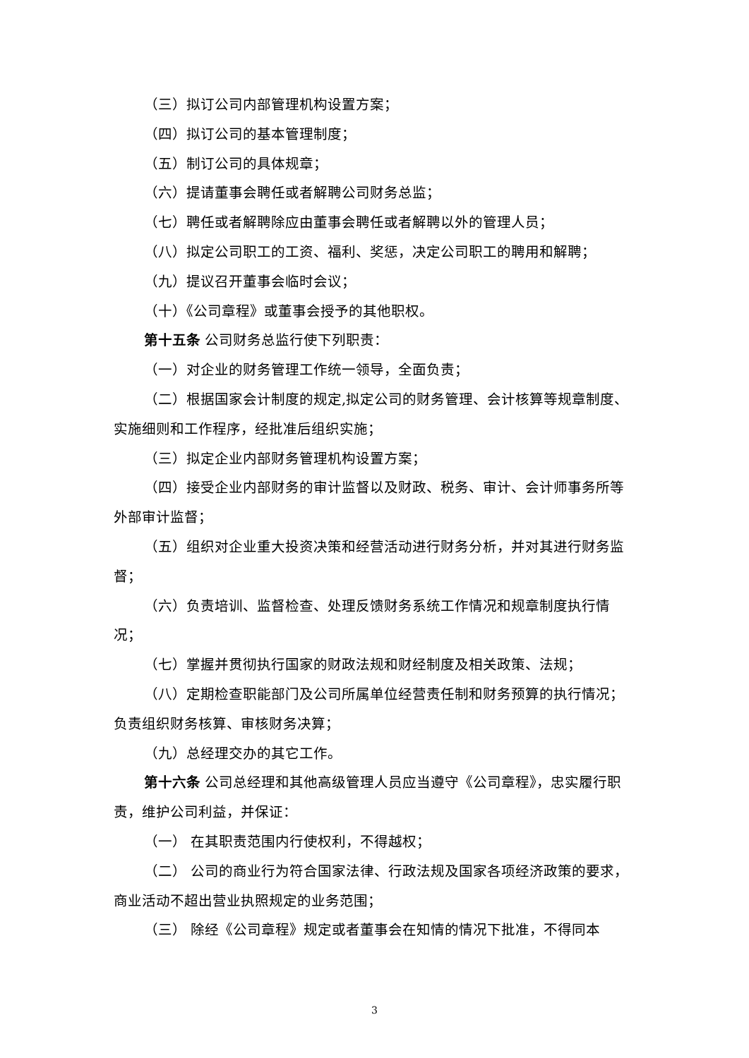（三）拟订公司内部管理机构设置方案；
（四）拟订公司的基本管理制度；
（五）制订公司的具体规章；
（六）提请董事会聘任或者解聘公司财务总监；
（七）聘任或者解聘除应由董事会聘任或者解聘以外的管理人员；
（八）拟定公司职工的工资、福利、奖惩，决定公司职工的聘用和解聘；
（九）提议召开董事会临时会议；
（十）《公司章程》或董事会授予的其他职权。
第十五条 公司财务总监行使下列职责：
（一）对企业的财务管理工作统一领导，全面负责；
（二）根据国家会计制度的规定,拟定公司的财务管理、会计核算等规章制度、实施细则和工作程序，经批准后组织实施；
（三）拟定企业内部财务管理机构设置方案；
（四）接受企业内部财务的审计监督以及财政、税务、审计、会计师事务所等外部审计监督；
（五）组织对企业重大投资决策和经营活动进行财务分析，并对其进行财务监督；
（六）负责培训、监督检查、处理反馈财务系统工作情况和规章制度执行情况；
（七）掌握并贯彻执行国家的财政法规和财经制度及相关政策、法规；
（八）定期检查职能部门及公司所属单位经营责任制和财务预算的执行情况；负责组织财务核算、审核财务决算；
（九）总经理交办的其它工作。
第十六条 公司总经理和其他高级管理人员应当遵守《公司章程》，忠实履行职责，维护公司利益，并保证：
（一） 在其职责范围内行使权利，不得越权；
（二） 公司的商业行为符合国家法律、行政法规及国家各项经济政策的要求，商业活动不超出营业执照规定的业务范围；
（三） 除经《公司章程》规定或者董事会在知情的情况下批准，不得同本
3